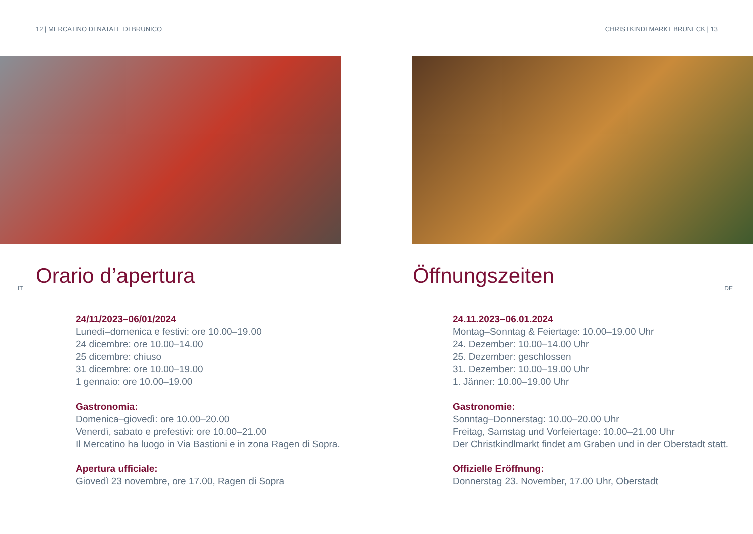12 | MERCATINO DI NATALE DI BRUNICO
Orario d’apertura
IT
24/11/2023–06/01/2024
Lunedì–domenica e festivi: ore 10.00–19.00
24 dicembre: ore 10.00–14.00
25 dicembre: chiuso
31 dicembre: ore 10.00–19.00
1 gennaio: ore 10.00–19.00
Gastronomia:
Domenica–giovedì: ore 10.00–20.00
Venerdì, sabato e prefestivi: ore 10.00–21.00
Il Mercatino ha luogo in Via Bastioni e in zona Ragen di Sopra.
Apertura ufficiale:
Giovedì 23 novembre, ore 17.00, Ragen di Sopra
CHRISTKINDLMARKT BRUNECK | 13
Öffnungszeiten
DE
24.11.2023–06.01.2024
Montag–Sonntag & Feiertage: 10.00–19.00 Uhr
24. Dezember: 10.00–14.00 Uhr
25. Dezember: geschlossen
31. Dezember: 10.00–19.00 Uhr
1. Jänner: 10.00–19.00 Uhr
Gastronomie:
Sonntag–Donnerstag: 10.00–20.00 Uhr
Freitag, Samstag und Vorfeiertage: 10.00–21.00 Uhr
Der Christkindlmarkt findet am Graben und in der Oberstadt statt.
Offizielle Eröffnung:
Donnerstag 23. November, 17.00 Uhr, Oberstadt